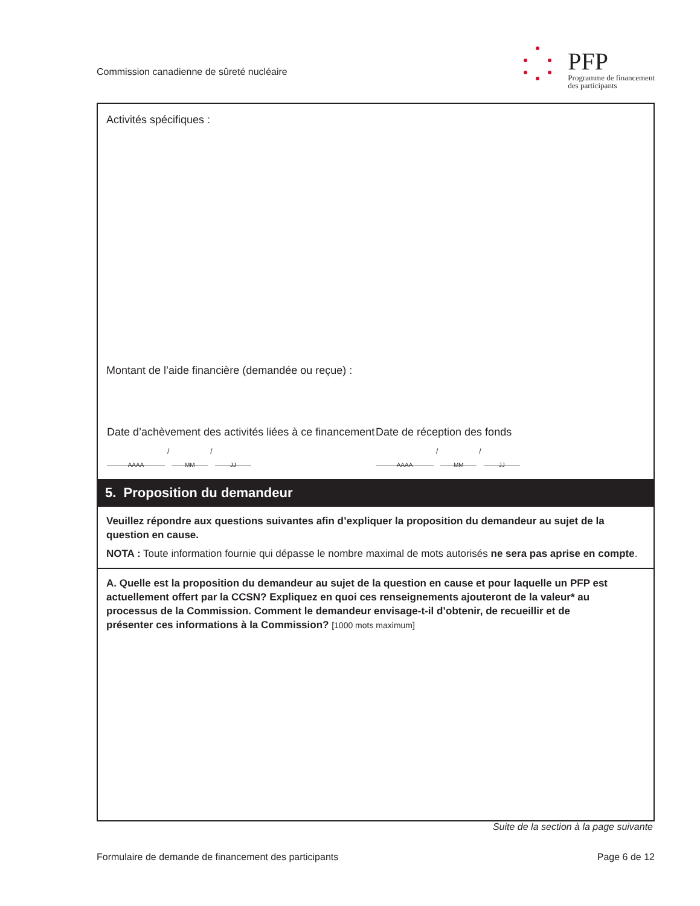Commission canadienne de sûreté nucléaire
PFP
Programme de financement
des participants
Activités spécifiques :
Montant de l’aide financière (demandée ou reçue) :
Date d’achèvement des activités liées à ce financement
AAAA
/
MM
/
JJ
Date de réception des fonds
AAAA
/
MM
/
JJ
5. Proposition du demandeur
Veuillez répondre aux questions suivantes afin d’expliquer la proposition du demandeur au sujet de la question en cause.
NOTA : Toute information fournie qui dépasse le nombre maximal de mots autorisés ne sera pas aprise en compte.
A. Quelle est la proposition du demandeur au sujet de la question en cause et pour laquelle un PFP est actuellement offert par la CCSN? Expliquez en quoi ces renseignements ajouteront de la valeur* au processus de la Commission. Comment le demandeur envisage-t-il d’obtenir, de recueillir et de présenter ces informations à la Commission? [1000 mots maximum]
Suite de la section à la page suivante
Formulaire de demande de financement des participants Page 6 de 12